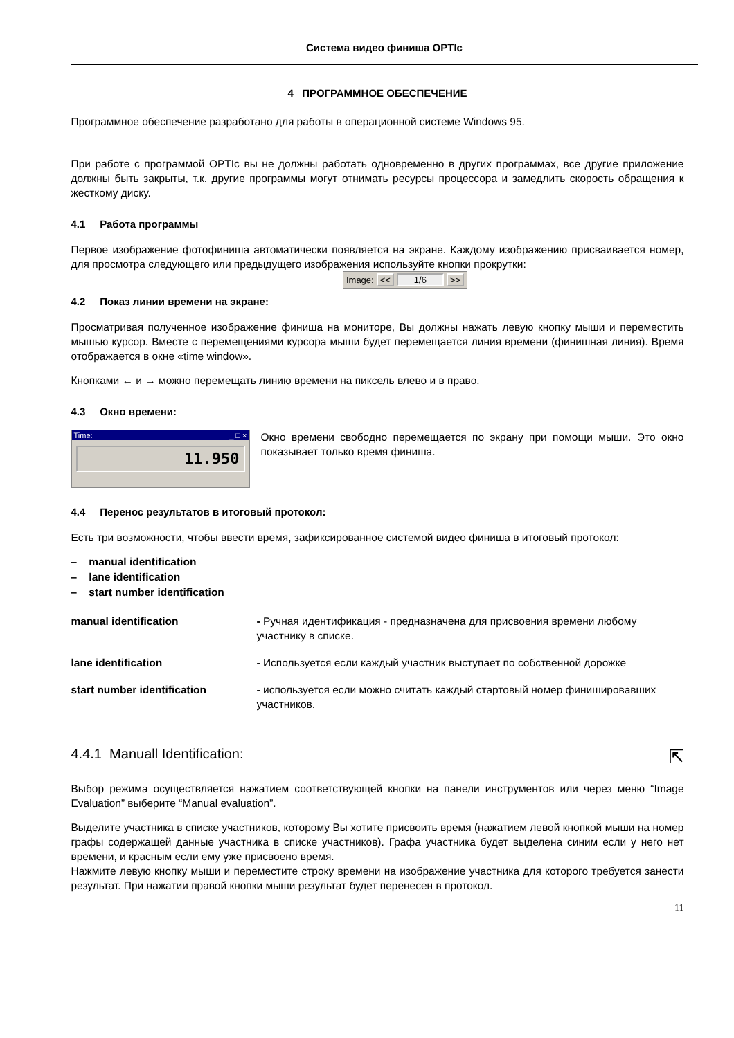Система видео финиша OPTIc
4 ПРОГРАММНОЕ ОБЕСПЕЧЕНИЕ
Программное обеспечение разработано для работы в операционной системе Windows 95.
При работе с программой OPTIc вы не должны работать одновременно в других программах, все другие приложение должны быть закрыты, т.к. другие программы могут отнимать ресурсы процессора и замедлить скорость обращения к жесткому диску.
4.1 Работа программы
Первое изображение фотофиниша автоматически появляется на экране. Каждому изображению присваивается номер, для просмотра следующего или предыдущего изображения используйте кнопки прокрутки:
Image: << 1/6 >>
4.2 Показ линии времени на экране:
Просматривая полученное изображение финиша на мониторе, Вы должны нажать левую кнопку мыши и переместить мышью курсор. Вместе с перемещениями курсора мыши будет перемещается линия времени (финишная линия). Время отображается в окне «time window».
Кнопками ← и → можно перемещать линию времени на пиксель влево и в право.
4.3 Окно времени:
Time: _ □ ×
11.950
Окно времени свободно перемещается по экрану при помощи мыши. Это окно показывает только время финиша.
4.4 Перенос результатов в итоговый протокол:
Есть три возможности, чтобы ввести время, зафиксированное системой видео финиша в итоговый протокол:
– manual identification
– lane identification
– start number identification
manual identification - Ручная идентификация - предназначена для присвоения времени любому участнику в списке.
lane identification - Используется если каждый участник выступает по собственной дорожке
start number identification - используется если можно считать каждый стартовый номер финишировавших участников.
4.4.1 Manuall Identification: ⇱
Выбор режима осуществляется нажатием соответствующей кнопки на панели инструментов или через меню “Image Evaluation” выберите “Manual evaluation”.
Выделите участника в списке участников, которому Вы хотите присвоить время (нажатием левой кнопкой мыши на номер графы содержащей данные участника в списке участников). Графа участника будет выделена синим если у него нет времени, и красным если ему уже присвоено время.
Нажмите левую кнопку мыши и переместите строку времени на изображение участника для которого требуется занести результат. При нажатии правой кнопки мыши результат будет перенесен в протокол.
11